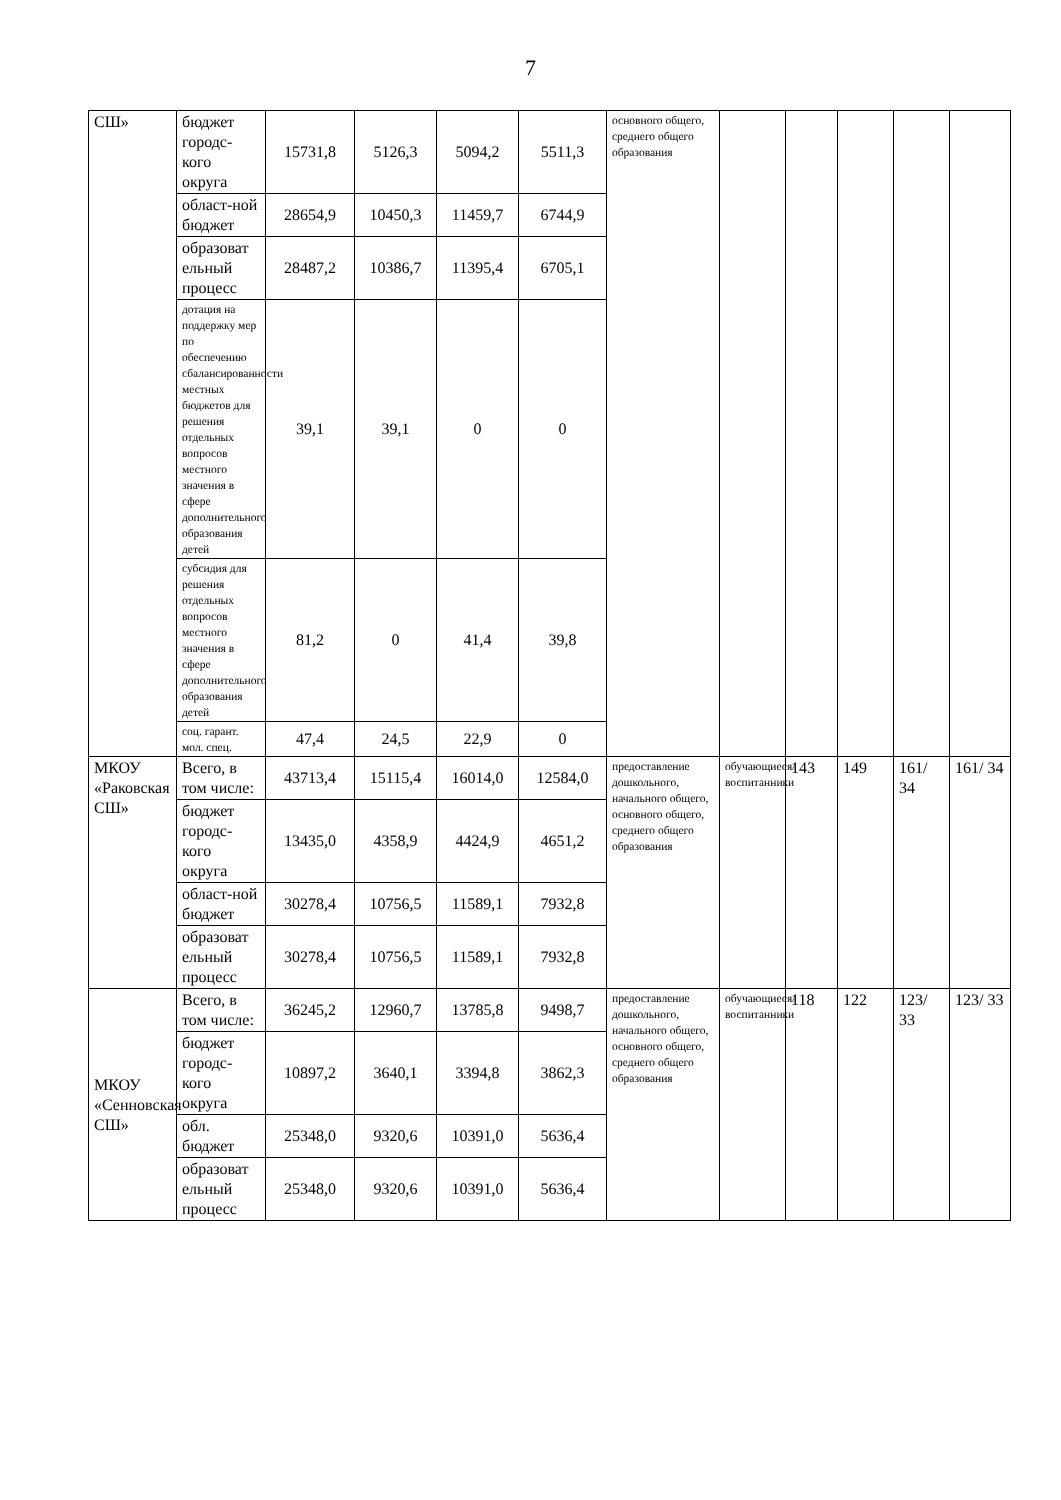7
| СШ» | бюджет городс-кого округа | 15731,8 | 5126,3 | 5094,2 | 5511,3 | основного общего, среднего общего образования | | | | | |
| | област-ной бюджет | 28654,9 | 10450,3 | 11459,7 | 6744,9 | | | | | | |
| | образоват ельный процесс | 28487,2 | 10386,7 | 11395,4 | 6705,1 | | | | | | |
| | дотация на поддержку мер по обеспечению сбалансированности местных бюджетов для решения отдельных вопросов местного значения в сфере дополнительного образования детей | 39,1 | 39,1 | 0 | 0 | | | | | | |
| | субсидия для решения отдельных вопросов местного значения в сфере дополнительного образования детей | 81,2 | 0 | 41,4 | 39,8 | | | | | | |
| | соц. гарант. мол. спец. | 47,4 | 24,5 | 22,9 | 0 | | | | | | |
| МКОУ «Раковская СШ» | Всего, в том числе: | 43713,4 | 15115,4 | 16014,0 | 12584,0 | предоставление дошкольного, начального общего, основного общего, среднего общего образования | обучающиеся/ воспитанники | 143 | 149 | 161/ 34 | 161/ 34 |
| | бюджет городс-кого округа | 13435,0 | 4358,9 | 4424,9 | 4651,2 | | | | | | |
| | област-ной бюджет | 30278,4 | 10756,5 | 11589,1 | 7932,8 | | | | | | |
| | образоват ельный процесс | 30278,4 | 10756,5 | 11589,1 | 7932,8 | | | | | | |
| МКОУ «Сенновская СШ» | Всего, в том числе: | 36245,2 | 12960,7 | 13785,8 | 9498,7 | предоставление дошкольного, начального общего, основного общего, среднего общего образования | обучающиеся/ воспитанники | 118 | 122 | 123/ 33 | 123/ 33 |
| | бюджет городс-кого округа | 10897,2 | 3640,1 | 3394,8 | 3862,3 | | | | | | |
| | обл. бюджет | 25348,0 | 9320,6 | 10391,0 | 5636,4 | | | | | | |
| | образоват ельный процесс | 25348,0 | 9320,6 | 10391,0 | 5636,4 | | | | | | |